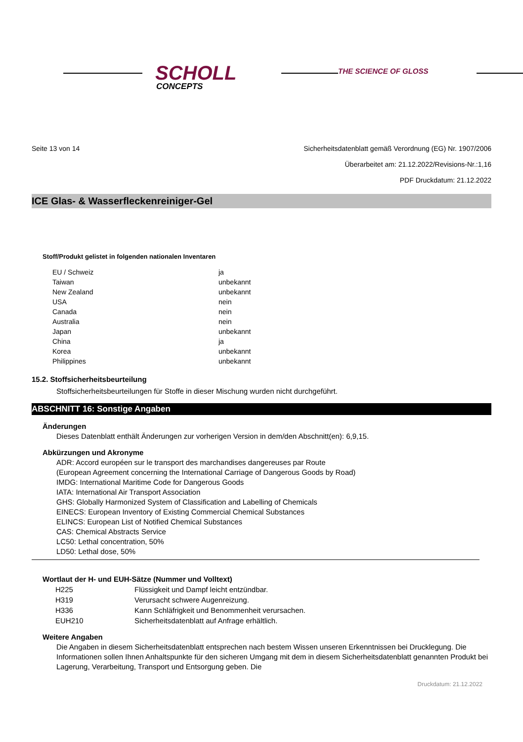SCHOLL
CONCEPTS
THE SCIENCE OF GLOSS
Seite 13 von 14 Sicherheitsdatenblatt gemäß Verordnung (EG) Nr. 1907/2006
Überarbeitet am: 21.12.2022/Revisions-Nr.:1,16
PDF Druckdatum: 21.12.2022
ICE Glas- & Wasserfleckenreiniger-Gel
Stoff/Produkt gelistet in folgenden nationalen Inventaren
| EU / Schweiz | ja |
| Taiwan | unbekannt |
| New Zealand | unbekannt |
| USA | nein |
| Canada | nein |
| Australia | nein |
| Japan | unbekannt |
| China | ja |
| Korea | unbekannt |
| Philippines | unbekannt |
15.2. Stoffsicherheitsbeurteilung
Stoffsicherheitsbeurteilungen für Stoffe in dieser Mischung wurden nicht durchgeführt.
ABSCHNITT 16: Sonstige Angaben
Änderungen
Dieses Datenblatt enthält Änderungen zur vorherigen Version in dem/den Abschnitt(en): 6,9,15.
Abkürzungen und Akronyme
ADR: Accord européen sur le transport des marchandises dangereuses par Route
(European Agreement concerning the International Carriage of Dangerous Goods by Road)
IMDG: International Maritime Code for Dangerous Goods
IATA: International Air Transport Association
GHS: Globally Harmonized System of Classification and Labelling of Chemicals
EINECS: European Inventory of Existing Commercial Chemical Substances
ELINCS: European List of Notified Chemical Substances
CAS: Chemical Abstracts Service
LC50: Lethal concentration, 50%
LD50: Lethal dose, 50%
Wortlaut der H- und EUH-Sätze (Nummer und Volltext)
| H225 | Flüssigkeit und Dampf leicht entzündbar. |
| H319 | Verursacht schwere Augenreizung. |
| H336 | Kann Schläfrigkeit und Benommenheit verursachen. |
| EUH210 | Sicherheitsdatenblatt auf Anfrage erhältlich. |
Weitere Angaben
Die Angaben in diesem Sicherheitsdatenblatt entsprechen nach bestem Wissen unseren Erkenntnissen bei Drucklegung. Die Informationen sollen Ihnen Anhaltspunkte für den sicheren Umgang mit dem in diesem Sicherheitsdatenblatt genannten Produkt bei Lagerung, Verarbeitung, Transport und Entsorgung geben. Die
Druckdatum: 21.12.2022